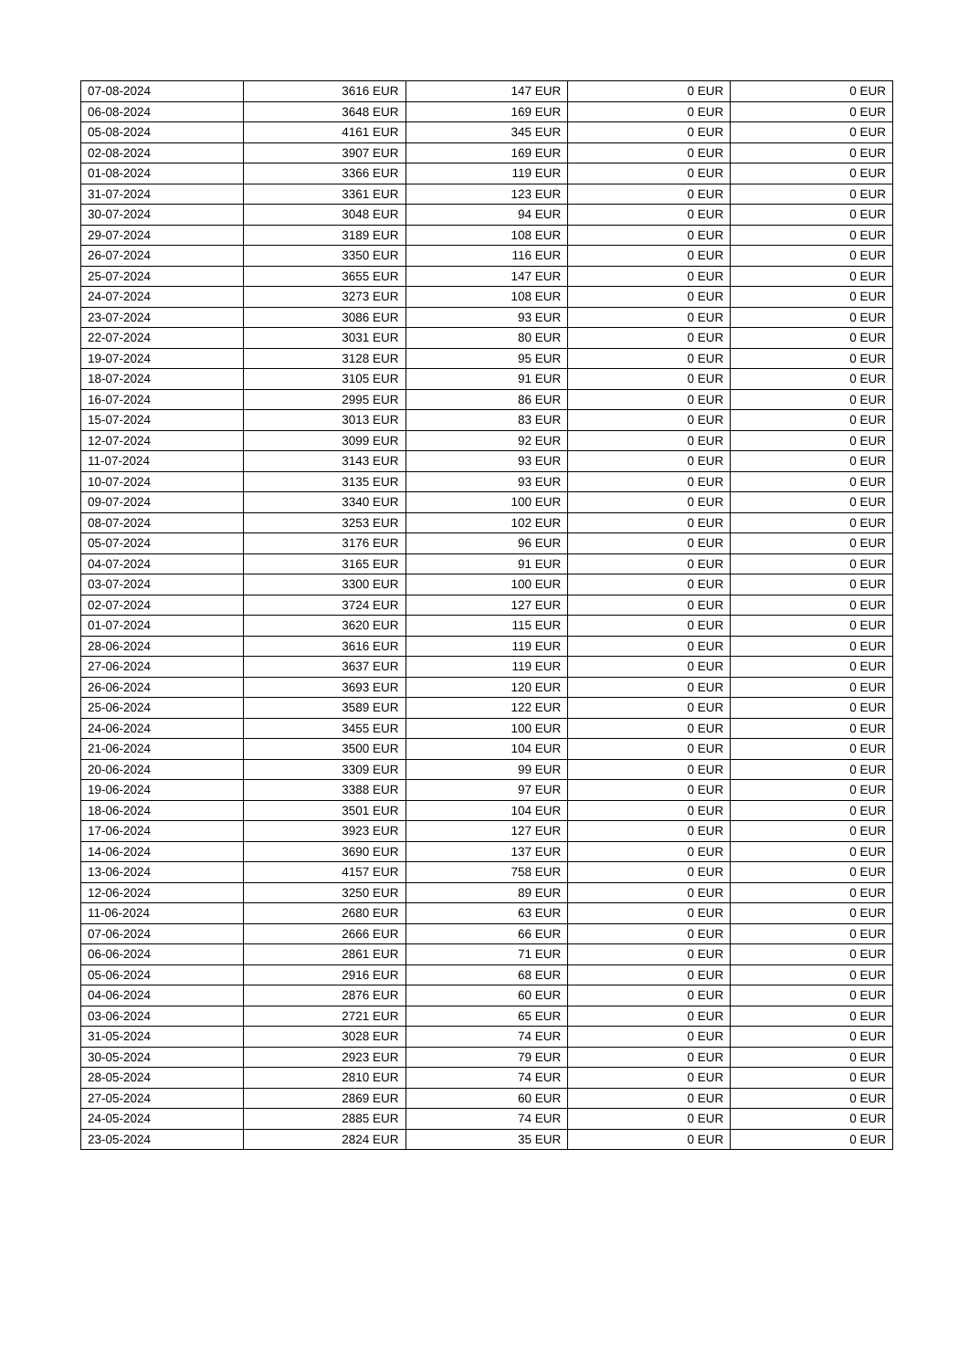| 07-08-2024 | 3616 EUR | 147 EUR | 0 EUR | 0 EUR |
| 06-08-2024 | 3648 EUR | 169 EUR | 0 EUR | 0 EUR |
| 05-08-2024 | 4161 EUR | 345 EUR | 0 EUR | 0 EUR |
| 02-08-2024 | 3907 EUR | 169 EUR | 0 EUR | 0 EUR |
| 01-08-2024 | 3366 EUR | 119 EUR | 0 EUR | 0 EUR |
| 31-07-2024 | 3361 EUR | 123 EUR | 0 EUR | 0 EUR |
| 30-07-2024 | 3048 EUR | 94 EUR | 0 EUR | 0 EUR |
| 29-07-2024 | 3189 EUR | 108 EUR | 0 EUR | 0 EUR |
| 26-07-2024 | 3350 EUR | 116 EUR | 0 EUR | 0 EUR |
| 25-07-2024 | 3655 EUR | 147 EUR | 0 EUR | 0 EUR |
| 24-07-2024 | 3273 EUR | 108 EUR | 0 EUR | 0 EUR |
| 23-07-2024 | 3086 EUR | 93 EUR | 0 EUR | 0 EUR |
| 22-07-2024 | 3031 EUR | 80 EUR | 0 EUR | 0 EUR |
| 19-07-2024 | 3128 EUR | 95 EUR | 0 EUR | 0 EUR |
| 18-07-2024 | 3105 EUR | 91 EUR | 0 EUR | 0 EUR |
| 16-07-2024 | 2995 EUR | 86 EUR | 0 EUR | 0 EUR |
| 15-07-2024 | 3013 EUR | 83 EUR | 0 EUR | 0 EUR |
| 12-07-2024 | 3099 EUR | 92 EUR | 0 EUR | 0 EUR |
| 11-07-2024 | 3143 EUR | 93 EUR | 0 EUR | 0 EUR |
| 10-07-2024 | 3135 EUR | 93 EUR | 0 EUR | 0 EUR |
| 09-07-2024 | 3340 EUR | 100 EUR | 0 EUR | 0 EUR |
| 08-07-2024 | 3253 EUR | 102 EUR | 0 EUR | 0 EUR |
| 05-07-2024 | 3176 EUR | 96 EUR | 0 EUR | 0 EUR |
| 04-07-2024 | 3165 EUR | 91 EUR | 0 EUR | 0 EUR |
| 03-07-2024 | 3300 EUR | 100 EUR | 0 EUR | 0 EUR |
| 02-07-2024 | 3724 EUR | 127 EUR | 0 EUR | 0 EUR |
| 01-07-2024 | 3620 EUR | 115 EUR | 0 EUR | 0 EUR |
| 28-06-2024 | 3616 EUR | 119 EUR | 0 EUR | 0 EUR |
| 27-06-2024 | 3637 EUR | 119 EUR | 0 EUR | 0 EUR |
| 26-06-2024 | 3693 EUR | 120 EUR | 0 EUR | 0 EUR |
| 25-06-2024 | 3589 EUR | 122 EUR | 0 EUR | 0 EUR |
| 24-06-2024 | 3455 EUR | 100 EUR | 0 EUR | 0 EUR |
| 21-06-2024 | 3500 EUR | 104 EUR | 0 EUR | 0 EUR |
| 20-06-2024 | 3309 EUR | 99 EUR | 0 EUR | 0 EUR |
| 19-06-2024 | 3388 EUR | 97 EUR | 0 EUR | 0 EUR |
| 18-06-2024 | 3501 EUR | 104 EUR | 0 EUR | 0 EUR |
| 17-06-2024 | 3923 EUR | 127 EUR | 0 EUR | 0 EUR |
| 14-06-2024 | 3690 EUR | 137 EUR | 0 EUR | 0 EUR |
| 13-06-2024 | 4157 EUR | 758 EUR | 0 EUR | 0 EUR |
| 12-06-2024 | 3250 EUR | 89 EUR | 0 EUR | 0 EUR |
| 11-06-2024 | 2680 EUR | 63 EUR | 0 EUR | 0 EUR |
| 07-06-2024 | 2666 EUR | 66 EUR | 0 EUR | 0 EUR |
| 06-06-2024 | 2861 EUR | 71 EUR | 0 EUR | 0 EUR |
| 05-06-2024 | 2916 EUR | 68 EUR | 0 EUR | 0 EUR |
| 04-06-2024 | 2876 EUR | 60 EUR | 0 EUR | 0 EUR |
| 03-06-2024 | 2721 EUR | 65 EUR | 0 EUR | 0 EUR |
| 31-05-2024 | 3028 EUR | 74 EUR | 0 EUR | 0 EUR |
| 30-05-2024 | 2923 EUR | 79 EUR | 0 EUR | 0 EUR |
| 28-05-2024 | 2810 EUR | 74 EUR | 0 EUR | 0 EUR |
| 27-05-2024 | 2869 EUR | 60 EUR | 0 EUR | 0 EUR |
| 24-05-2024 | 2885 EUR | 74 EUR | 0 EUR | 0 EUR |
| 23-05-2024 | 2824 EUR | 35 EUR | 0 EUR | 0 EUR |